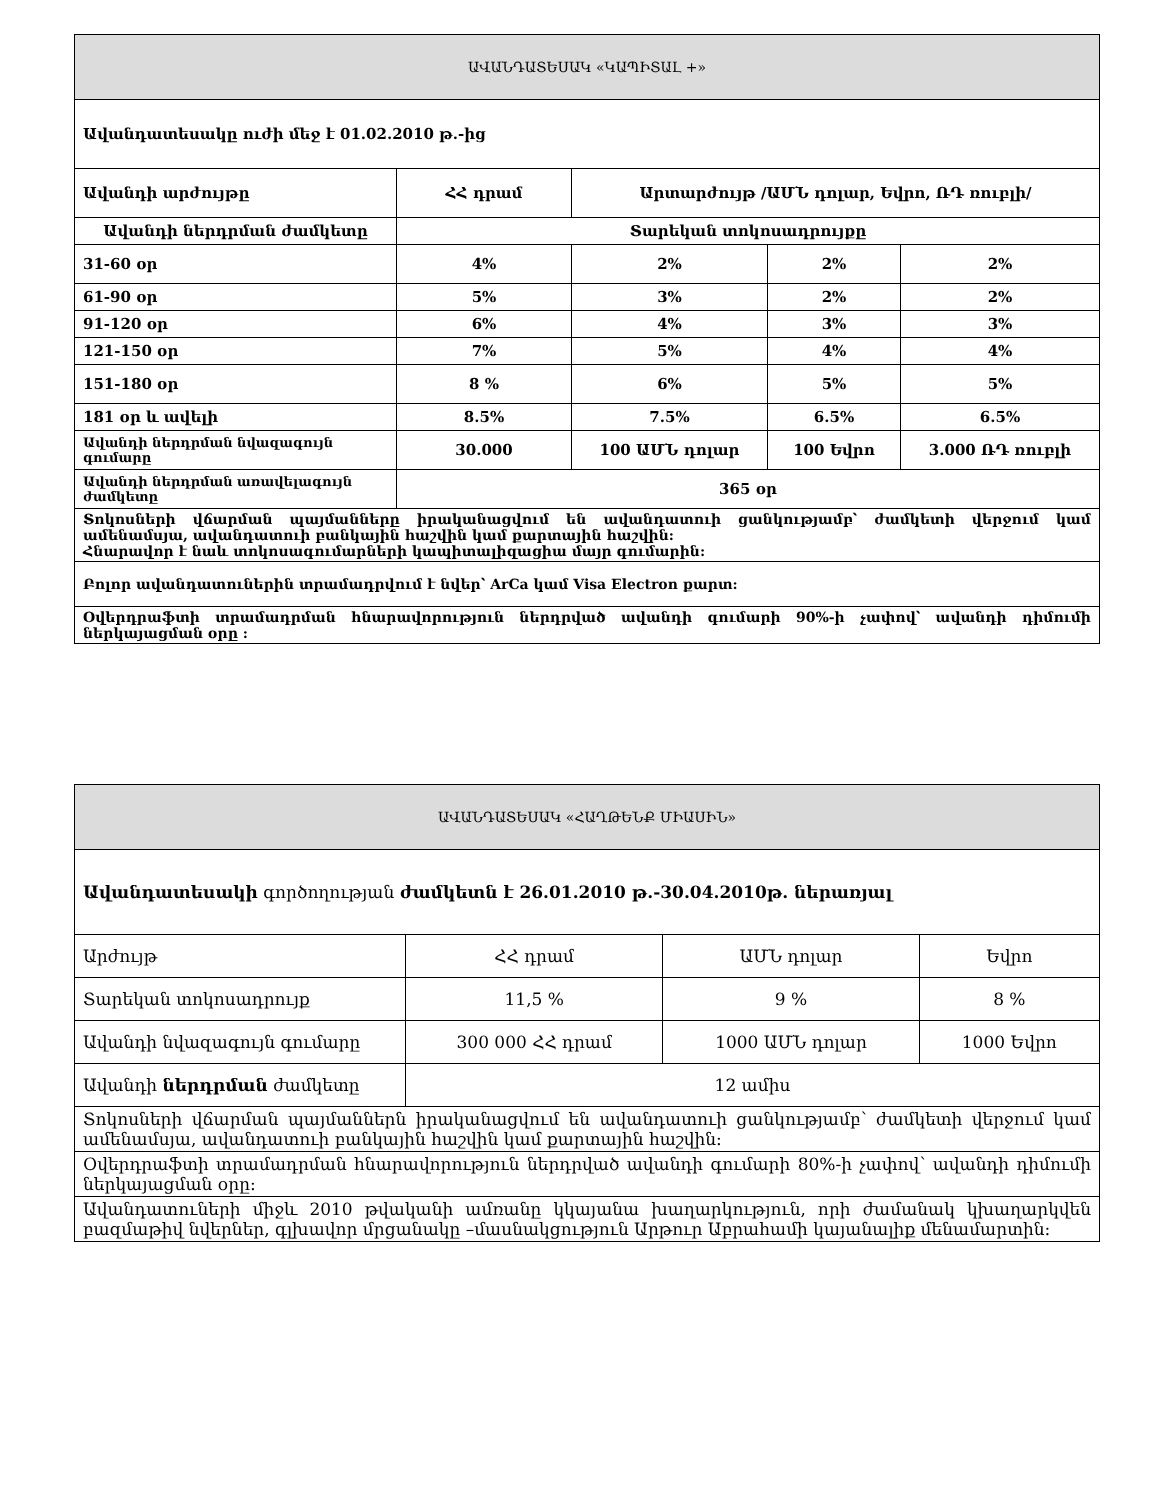| ԱՎԱՆԴԱՏԵՍԱԿ «ԿԱՊԻՏԱԼ +» | | | | |
| --- | --- | --- | --- | --- |
| Ավանդատեսակը ուժի մեջ է 01.02.2010 թ.-ից | | | | |
| Ավանդի արժույթը | ՀՀ դրամ | Արտարժույթ /ԱՄՆ դոլար, Եվրո, ՌԴ ռուբլի/ | | |
| Ավանդի ներդրման ժամկետը | Տարեկան տոկոսադրույքը | | | |
| 31-60 օր | 4% | 2% | 2% | 2% |
| 61-90 օր | 5% | 3% | 2% | 2% |
| 91-120 օր | 6% | 4% | 3% | 3% |
| 121-150 օր | 7% | 5% | 4% | 4% |
| 151-180 օր | 8 % | 6% | 5% | 5% |
| 181 օր և ավելի | 8.5% | 7.5% | 6.5% | 6.5% |
| Ավանդի ներդրման նվազագույն գումարը | 30.000 | 100 ԱՄՆ դոլար | 100 Եվրո | 3.000 ՌԴ ռուբլի |
| Ավանդի ներդրման առավելագույն ժամկետը | 365 օր | | | |
| Տոկոսների վճարման պայմանները իրականացվում են ավանդատուի ցանկությամբ՝ ժամկետի վերջում կամ ամենամսյա, ավանդատուի բանկային հաշվին կամ քարտային հաշվին: Հնարավոր է նաև տոկոսագումարների կապիտալիզացիա մայր գումարին: | | | | |
| Բոլոր ավանդատուներին տրամադրվում է նվեր՝ ArCa կամ Visa Electron քարտ: | | | | |
| Օվերդրաֆտի տրամադրման հնարավորություն ներդրված ավանդի գումարի 90%-ի չափով՝ ավանդի դիմումի ներկայացման օրը : | | | | |
| ԱՎԱՆԴԱՏԵՍԱԿ «ՀԱՂԹԵՆՔ ՄԻԱՍԻՆ» | | | |
| --- | --- | --- | --- |
| Ավանդատեսակի գործողության ժամկետն է 26.01.2010 թ.-30.04.2010թ. ներառյալ | | | |
| Արժույթ | ՀՀ դրամ | ԱՄՆ դոլար | Եվրո |
| Տարեկան տոկոսադրույք | 11,5 % | 9 % | 8 % |
| Ավանդի նվազագույն գումարը | 300 000 ՀՀ դրամ | 1000 ԱՄՆ դոլար | 1000 Եվրո |
| Ավանդի ներդրման ժամկետը | 12 ամիս | | |
| Տոկոսների վճարման պայմաններն իրականացվում են ավանդատուի ցանկությամբ՝ ժամկետի վերջում կամ ամենամսյա, ավանդատուի բանկային հաշվին կամ քարտային հաշվին: | | | |
| Օվերդրաֆտի տրամադրման հնարավորություն ներդրված ավանդի գումարի 80%-ի չափով՝ ավանդի դիմումի ներկայացման օրը: | | | |
| Ավանդատուների միջև 2010 թվականի ամռանը կկայանա խաղարկություն, որի ժամանակ կխաղարկվեն բազմաթիվ նվերներ, գլխավոր մրցանակը –մասնակցություն Արթուր Աբրահամի կայանալիք մենամարտին: | | | |